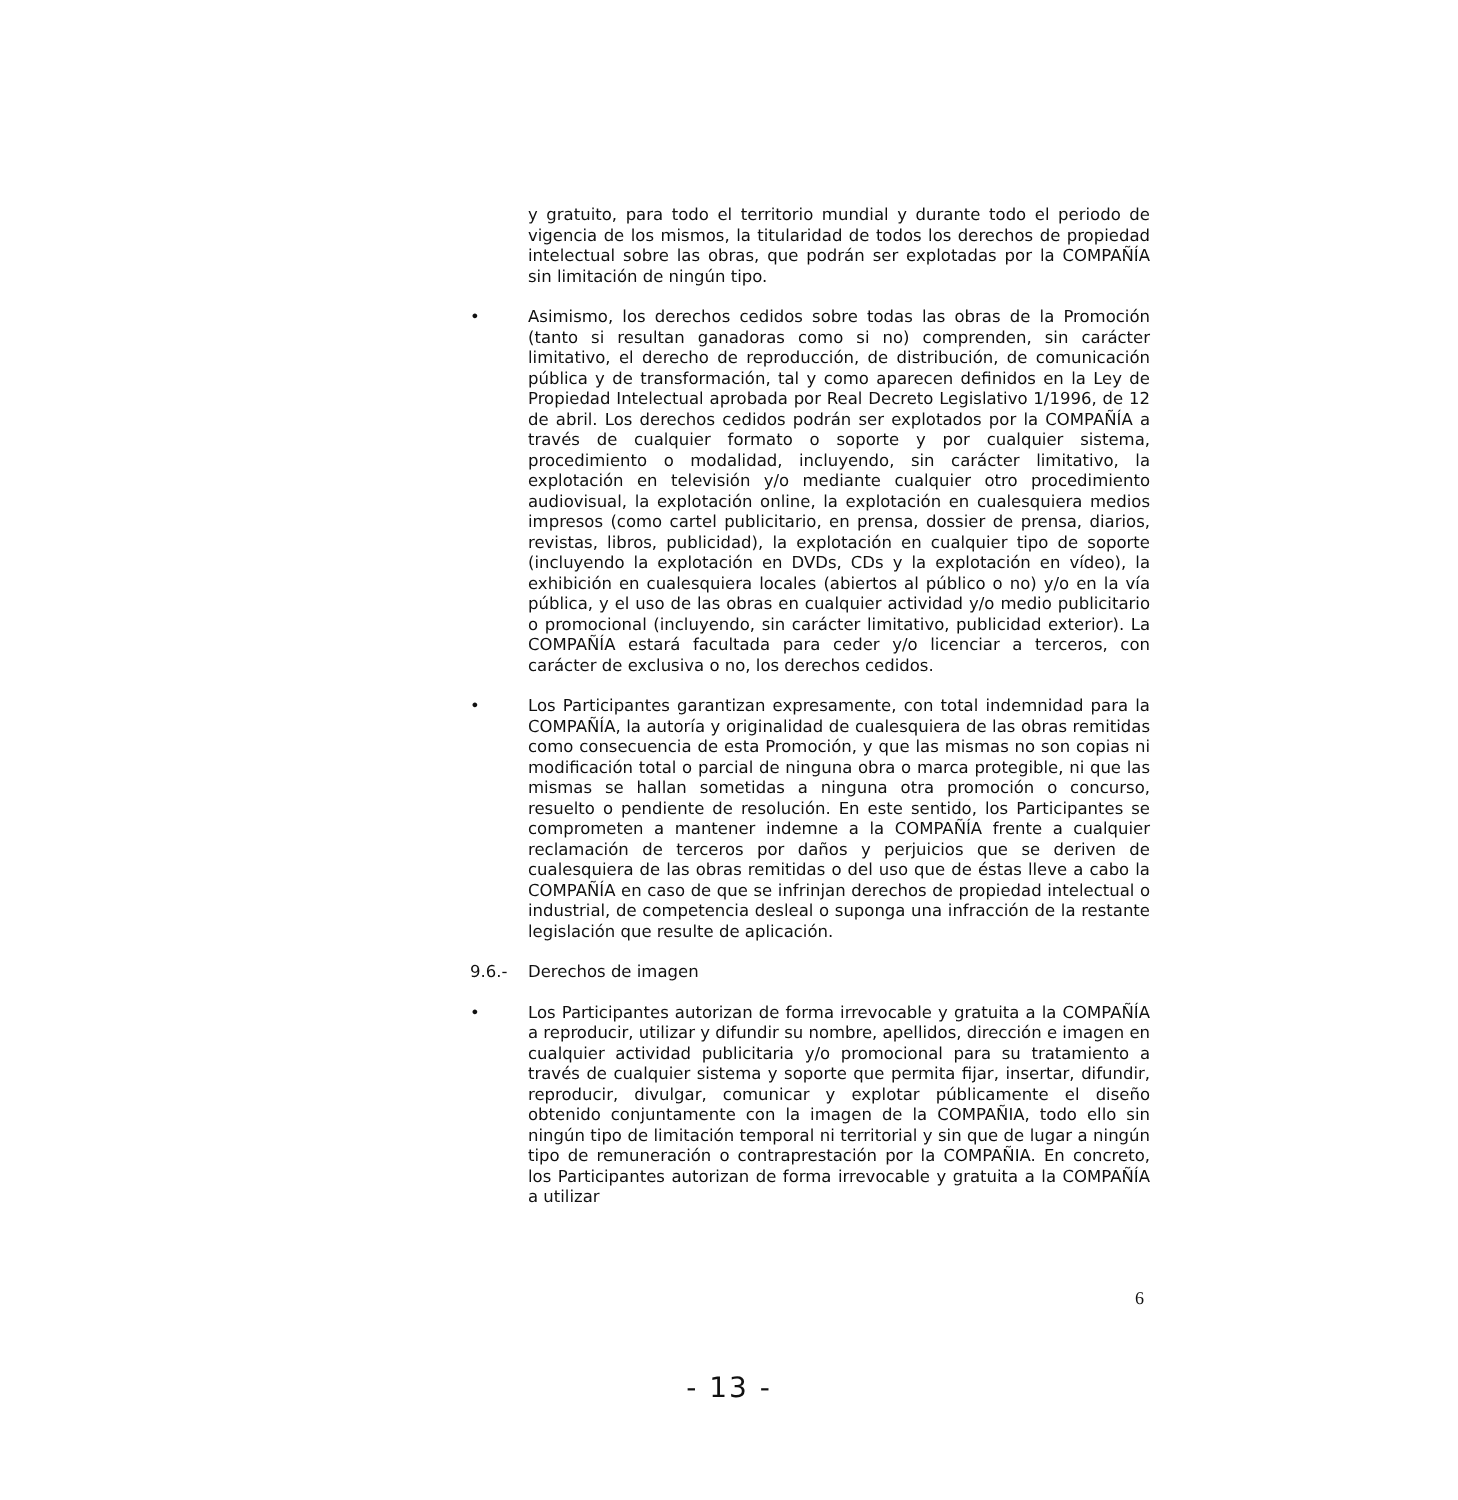y gratuito, para todo el territorio mundial y durante todo el periodo de vigencia de los mismos, la titularidad de todos los derechos de propiedad intelectual sobre las obras, que podrán ser explotadas por la COMPAÑÍA sin limitación de ningún tipo.
• Asimismo, los derechos cedidos sobre todas las obras de la Promoción (tanto si resultan ganadoras como si no) comprenden, sin carácter limitativo, el derecho de reproducción, de distribución, de comunicación pública y de transformación, tal y como aparecen definidos en la Ley de Propiedad Intelectual aprobada por Real Decreto Legislativo 1/1996, de 12 de abril. Los derechos cedidos podrán ser explotados por la COMPAÑÍA a través de cualquier formato o soporte y por cualquier sistema, procedimiento o modalidad, incluyendo, sin carácter limitativo, la explotación en televisión y/o mediante cualquier otro procedimiento audiovisual, la explotación online, la explotación en cualesquiera medios impresos (como cartel publicitario, en prensa, dossier de prensa, diarios, revistas, libros, publicidad), la explotación en cualquier tipo de soporte (incluyendo la explotación en DVDs, CDs y la explotación en vídeo), la exhibición en cualesquiera locales (abiertos al público o no) y/o en la vía pública, y el uso de las obras en cualquier actividad y/o medio publicitario o promocional (incluyendo, sin carácter limitativo, publicidad exterior). La COMPAÑÍA estará facultada para ceder y/o licenciar a terceros, con carácter de exclusiva o no, los derechos cedidos.
• Los Participantes garantizan expresamente, con total indemnidad para la COMPAÑÍA, la autoría y originalidad de cualesquiera de las obras remitidas como consecuencia de esta Promoción, y que las mismas no son copias ni modificación total o parcial de ninguna obra o marca protegible, ni que las mismas se hallan sometidas a ninguna otra promoción o concurso, resuelto o pendiente de resolución. En este sentido, los Participantes se comprometen a mantener indemne a la COMPAÑÍA frente a cualquier reclamación de terceros por daños y perjuicios que se deriven de cualesquiera de las obras remitidas o del uso que de éstas lleve a cabo la COMPAÑÍA en caso de que se infrinjan derechos de propiedad intelectual o industrial, de competencia desleal o suponga una infracción de la restante legislación que resulte de aplicación.
9.6.- Derechos de imagen
• Los Participantes autorizan de forma irrevocable y gratuita a la COMPAÑÍA a reproducir, utilizar y difundir su nombre, apellidos, dirección e imagen en cualquier actividad publicitaria y/o promocional para su tratamiento a través de cualquier sistema y soporte que permita fijar, insertar, difundir, reproducir, divulgar, comunicar y explotar públicamente el diseño obtenido conjuntamente con la imagen de la COMPAÑIA, todo ello sin ningún tipo de limitación temporal ni territorial y sin que de lugar a ningún tipo de remuneración o contraprestación por la COMPAÑIA. En concreto, los Participantes autorizan de forma irrevocable y gratuita a la COMPAÑÍA a utilizar
6
- 13 -